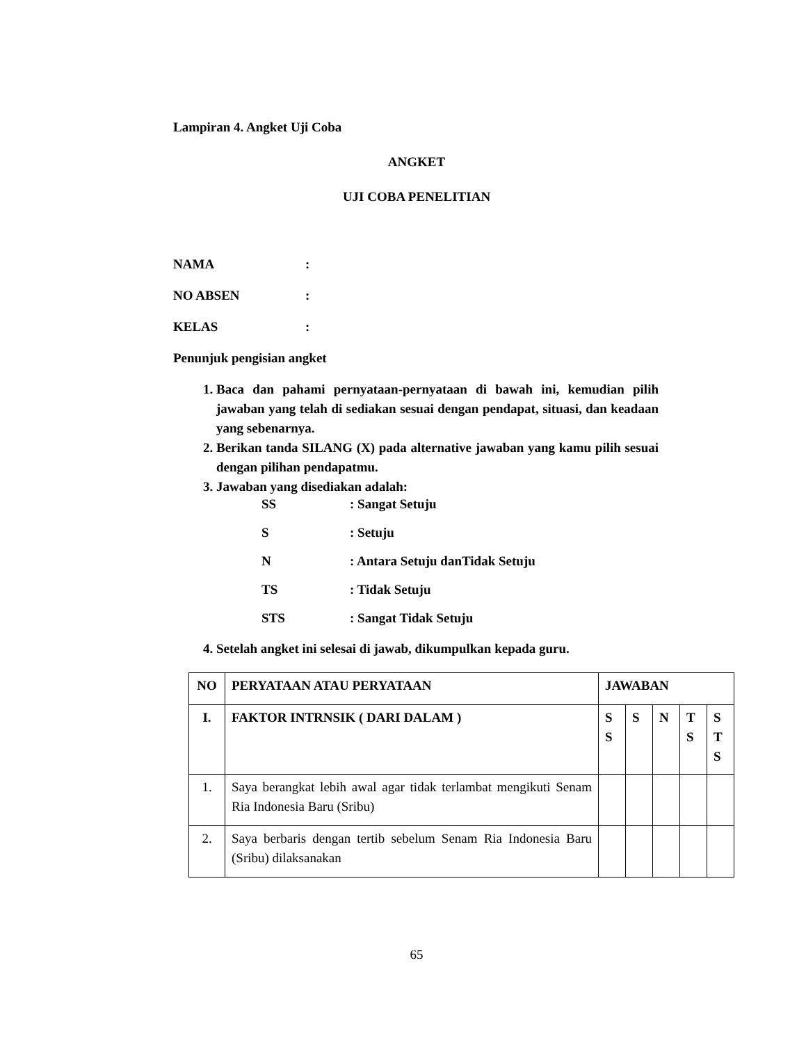Lampiran 4. Angket Uji Coba
ANGKET
UJI COBA PENELITIAN
NAMA:
NO ABSEN:
KELAS:
Penunjuk pengisian angket
1. Baca dan pahami pernyataan-pernyataan di bawah ini, kemudian pilih jawaban yang telah di sediakan sesuai dengan pendapat, situasi, dan keadaan yang sebenarnya.
2. Berikan tanda SILANG (X) pada alternative jawaban yang kamu pilih sesuai dengan pilihan pendapatmu.
3. Jawaban yang disediakan adalah:
SS: Sangat Setuju
S: Setuju
N: Antara Setuju danTidak Setuju
TS: Tidak Setuju
STS: Sangat Tidak Setuju
4. Setelah angket ini selesai di jawab, dikumpulkan kepada guru.
| NO | PERYATAAN ATAU PERYATAAN | JAWABAN | | | | |
| --- | --- | --- | --- | --- | --- | --- |
| I. | FAKTOR INTRNSIK ( DARI DALAM ) | S S | S | N | T S | S T S |
| 1. | Saya berangkat lebih awal agar tidak terlambat mengikuti Senam Ria Indonesia Baru (Sribu) | | | | | |
| 2. | Saya berbaris dengan tertib sebelum Senam Ria Indonesia Baru (Sribu) dilaksanakan | | | | | |
65